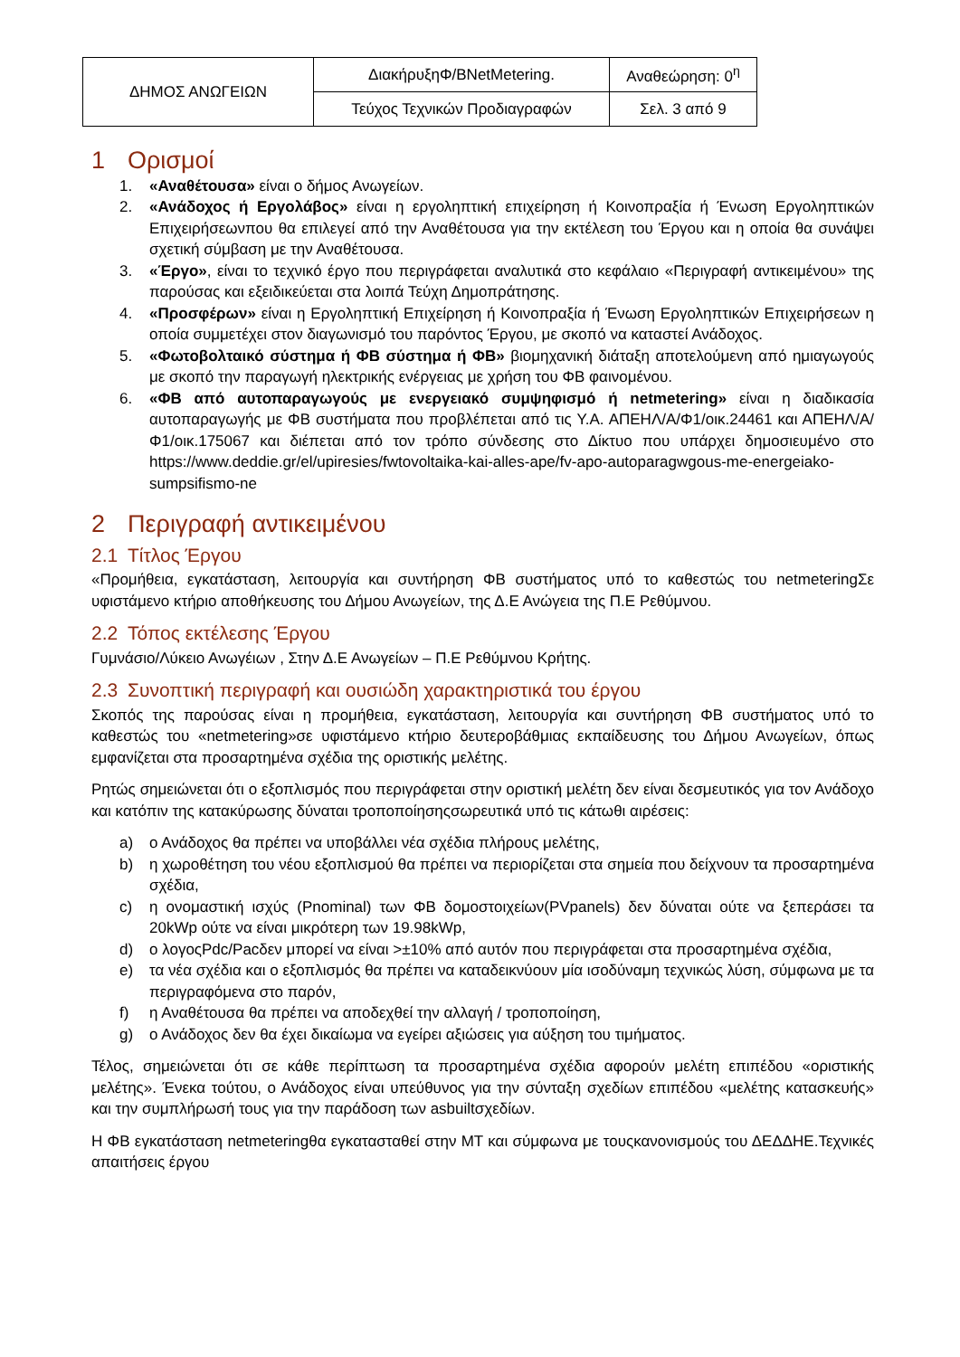| ΔΗΜΟΣ ΑΝΩΓΕΙΩΝ | ΔιακήρυξηΦ/BNetMetering. | Αναθεώρηση: 0<sup>η</sup> |
| | Τεύχος Τεχνικών Προδιαγραφών | Σελ. 3 από 9 |
1 Ορισμοί
1. «Αναθέτουσα» είναι ο δήμος Ανωγείων.
2. «Ανάδοχος ή Εργολάβος» είναι η εργοληπτική επιχείρηση ή Κοινοπραξία ή Ένωση Εργοληπτικών Επιχειρήσεωνπου θα επιλεγεί από την Αναθέτουσα για την εκτέλεση του Έργου και η οποία θα συνάψει σχετική σύμβαση με την Αναθέτουσα.
3. «Έργο», είναι το τεχνικό έργο που περιγράφεται αναλυτικά στο κεφάλαιο «Περιγραφή αντικειμένου» της παρούσας και εξειδικεύεται στα λοιπά Τεύχη Δημοπράτησης.
4. «Προσφέρων» είναι η Εργοληπτική Επιχείρηση ή Κοινοπραξία ή Ένωση Εργοληπτικών Επιχειρήσεων η οποία συμμετέχει στον διαγωνισμό του παρόντος Έργου, με σκοπό να καταστεί Ανάδοχος.
5. «Φωτοβολταικό σύστημα ή ΦΒ σύστημα ή ΦΒ» βιομηχανική διάταξη αποτελούμενη από ημιαγωγούς με σκοπό την παραγωγή ηλεκτρικής ενέργειας με χρήση του ΦΒ φαινομένου.
6. «ΦΒ από αυτοπαραγωγούς με ενεργειακό συμψηφισμό ή netmetering» είναι η διαδικασία αυτοπαραγωγής με ΦΒ συστήματα που προβλέπεται από τις Υ.Α. ΑΠΕΗΛ/Α/Φ1/οικ.24461 και ΑΠΕΗΛ/Α/Φ1/οικ.175067 και διέπεται από τον τρόπο σύνδεσης στο Δίκτυο που υπάρχει δημοσιευμένο στο https://www.deddie.gr/el/upiresies/fwtovoltaika-kai-alles-ape/fv-apo-autoparagwgous-me-energeiako-sumpsifismo-ne
2 Περιγραφή αντικειμένου
2.1 Τίτλος Έργου
«Προμήθεια, εγκατάσταση, λειτουργία και συντήρηση ΦΒ συστήματος υπό το καθεστώς του netmeteringΣε υφιστάμενο κτήριο αποθήκευσης του Δήμου Ανωγείων, της Δ.Ε Ανώγεια της Π.Ε Ρεθύμνου.
2.2 Τόπος εκτέλεσης Έργου
Γυμνάσιο/Λύκειο Ανωγέιων , Στην Δ.Ε Ανωγείων – Π.Ε Ρεθύμνου Κρήτης.
2.3 Συνοπτική περιγραφή και ουσιώδη χαρακτηριστικά του έργου
Σκοπός της παρούσας είναι η προμήθεια, εγκατάσταση, λειτουργία και συντήρηση ΦΒ συστήματος υπό το καθεστώς του «netmetering»σε υφιστάμενο κτήριο δευτεροβάθμιας εκπαίδευσης του Δήμου Ανωγείων, όπως εμφανίζεται στα προσαρτημένα σχέδια της οριστικής μελέτης.
Ρητώς σημειώνεται ότι ο εξοπλισμός που περιγράφεται στην οριστική μελέτη δεν είναι δεσμευτικός για τον Ανάδοχο και κατόπιν της κατακύρωσης δύναται τροποποίησηςσωρευτικά υπό τις κάτωθι αιρέσεις:
a) ο Ανάδοχος θα πρέπει να υποβάλλει νέα σχέδια πλήρους μελέτης,
b) η χωροθέτηση του νέου εξοπλισμού θα πρέπει να περιορίζεται στα σημεία που δείχνουν τα προσαρτημένα σχέδια,
c) η ονομαστική ισχύς (Pnominal) των ΦΒ δομοστοιχείων(PVpanels) δεν δύναται ούτε να ξεπεράσει τα 20kWp ούτε να είναι μικρότερη των 19.98kWp,
d) ο λογοςPdc/Pacδεν μπορεί να είναι >±10% από αυτόν που περιγράφεται στα προσαρτημένα σχέδια,
e) τα νέα σχέδια και ο εξοπλισμός θα πρέπει να καταδεικνύουν μία ισοδύναμη τεχνικώς λύση, σύμφωνα με τα περιγραφόμενα στο παρόν,
f) η Αναθέτουσα θα πρέπει να αποδεχθεί την αλλαγή / τροποποίηση,
g) ο Ανάδοχος δεν θα έχει δικαίωμα να εγείρει αξιώσεις για αύξηση του τιμήματος.
Τέλος, σημειώνεται ότι σε κάθε περίπτωση τα προσαρτημένα σχέδια αφορούν μελέτη επιπέδου «οριστικής μελέτης». Ένεκα τούτου, ο Ανάδοχος είναι υπεύθυνος για την σύνταξη σχεδίων επιπέδου «μελέτης κατασκευής» και την συμπλήρωσή τους για την παράδοση των asbuiltσχεδίων.
Η ΦΒ εγκατάσταση netmeteringθα εγκατασταθεί στην ΜΤ και σύμφωνα με τουςκανονισμούς του ΔΕΔΔΗΕ.Τεχνικές απαιτήσεις έργου